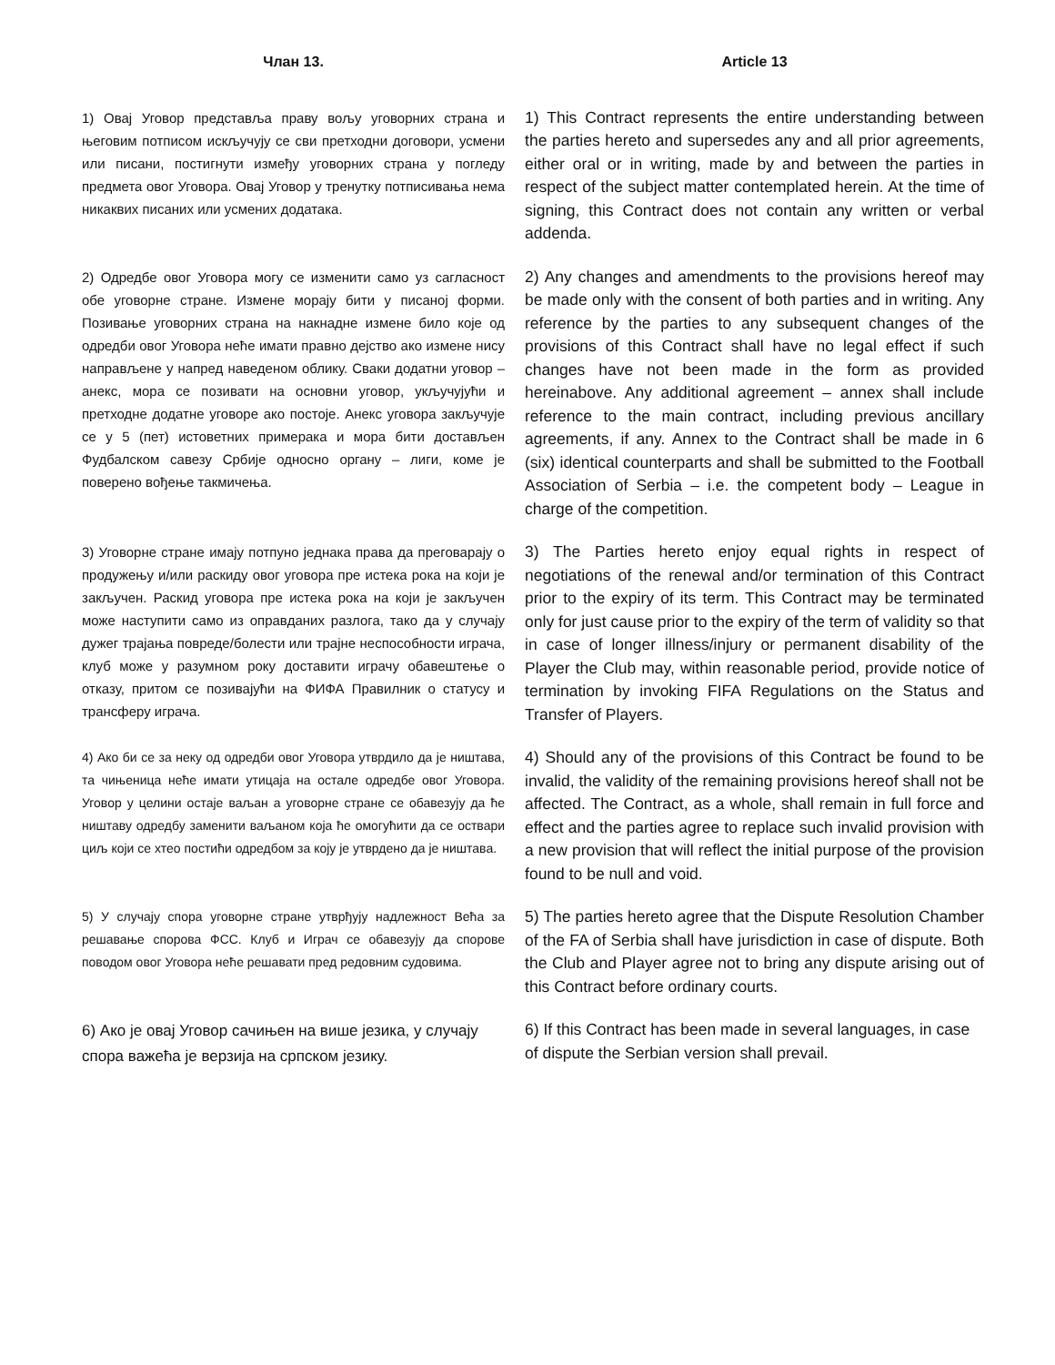Члан 13.
Article 13
1) Овај Уговор представља праву вољу уговорних страна и његовим потписом искључују се сви претходни договори, усмени или писани, постигнути између уговорних страна у погледу предмета овог Уговора. Овај Уговор у тренутку потписивања нема никаквих писаних или усмених додатака.
1) This Contract represents the entire understanding between the parties hereto and supersedes any and all prior agreements, either oral or in writing, made by and between the parties in respect of the subject matter contemplated herein. At the time of signing, this Contract does not contain any written or verbal addenda.
2) Одредбе овог Уговора могу се изменити само уз сагласност обе уговорне стране. Измене морају бити у писаној форми. Позивање уговорних страна на накнадне измене било које од одредби овог Уговора неће имати правно дејство ако измене нису направљене у напред наведеном облику. Сваки додатни уговор – анекс, мора се позивати на основни уговор, укључујући и претходне додатне уговоре ако постоје. Анекс уговора закључује се у 5 (пет) истоветних примерака и мора бити достављен Фудбалском савезу Србије односно органу – лиги, коме је поверено вођење такмичења.
2) Any changes and amendments to the provisions hereof may be made only with the consent of both parties and in writing. Any reference by the parties to any subsequent changes of the provisions of this Contract shall have no legal effect if such changes have not been made in the form as provided hereinabove. Any additional agreement – annex shall include reference to the main contract, including previous ancillary agreements, if any. Annex to the Contract shall be made in 6 (six) identical counterparts and shall be submitted to the Football Association of Serbia – i.e. the competent body – League in charge of the competition.
3) Уговорне стране имају потпуно једнака права да преговарају о продужењу и/или раскиду овог уговора пре истека рока на који је закључен. Раскид уговора пре истека рока на који је закључен може наступити само из оправданих разлога, тако да у случају дужег трајања повреде/болести или трајне неспособности играча, клуб може у разумном року доставити играчу обавештење о отказу, притом се позивајући на ФИФА Правилник о статусу и трансферу играча.
3) The Parties hereto enjoy equal rights in respect of negotiations of the renewal and/or termination of this Contract prior to the expiry of its term. This Contract may be terminated only for just cause prior to the expiry of the term of validity so that in case of longer illness/injury or permanent disability of the Player the Club may, within reasonable period, provide notice of termination by invoking FIFA Regulations on the Status and Transfer of Players.
4) Ако би се за неку од одредби овог Уговора утврдило да је ништава, та чињеница неће имати утицаја на остале одредбе овог Уговора. Уговор у целини остаје ваљан а уговорне стране се обавезују да ће ништаву одредбу заменити ваљаном која ће омогућити да се оствари циљ који се хтео постићи одредбом за коју је утврдено да је ништава.
4) Should any of the provisions of this Contract be found to be invalid, the validity of the remaining provisions hereof shall not be affected. The Contract, as a whole, shall remain in full force and effect and the parties agree to replace such invalid provision with a new provision that will reflect the initial purpose of the provision found to be null and void.
5) У случају спора уговорне стране утврђују надлежност Већа за решавање спорова ФСС. Клуб и Играч се обавезују да спорове поводом овог Уговора неће решавати пред редовним судовима.
5) The parties hereto agree that the Dispute Resolution Chamber of the FA of Serbia shall have jurisdiction in case of dispute. Both the Club and Player agree not to bring any dispute arising out of this Contract before ordinary courts.
6) Ако је овај Уговор сачињен на више језика, у случају спора важећа је верзија на српском језику.
6) If this Contract has been made in several languages, in case of dispute the Serbian version shall prevail.